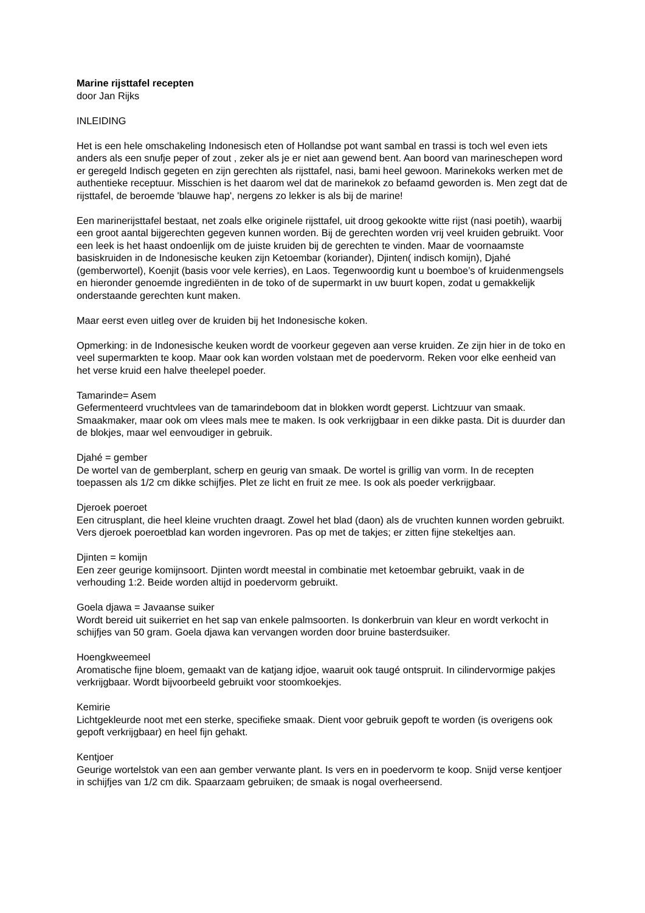Marine rijsttafel recepten
door Jan Rijks
INLEIDING
Het is een hele omschakeling Indonesisch eten of Hollandse pot want sambal en trassi is toch wel even iets anders als een snufje peper of zout , zeker als je er niet aan gewend bent. Aan boord van marineschepen word er geregeld Indisch gegeten en zijn gerechten als rijsttafel, nasi, bami heel gewoon. Marinekoks werken met de authentieke receptuur. Misschien is het daarom wel dat de marinekok zo befaamd geworden is. Men zegt dat de rijsttafel, de beroemde 'blauwe hap', nergens zo lekker is als bij de marine!
Een marinerijsttafel bestaat, net zoals elke originele rijsttafel, uit droog gekookte witte rijst (nasi poetih), waarbij een groot aantal bijgerechten gegeven kunnen worden. Bij de gerechten worden vrij veel kruiden gebruikt. Voor een leek is het haast ondoenlijk om de juiste kruiden bij de gerechten te vinden. Maar de voornaamste basiskruiden in de Indonesische keuken zijn Ketoembar (koriander), Djinten( indisch komijn), Djahé (gemberwortel), Koenjit (basis voor vele kerries), en Laos. Tegenwoordig kunt u boemboe’s of kruidenmengsels en hieronder genoemde ingrediënten in de toko of de supermarkt in uw buurt kopen, zodat u gemakkelijk onderstaande gerechten kunt maken.
Maar eerst even uitleg over de kruiden bij het Indonesische koken.
Opmerking: in de Indonesische keuken wordt de voorkeur gegeven aan verse kruiden. Ze zijn hier in de toko en veel supermarkten te koop. Maar ook kan worden volstaan met de poedervorm. Reken voor elke eenheid van het verse kruid een halve theelepel poeder.
Tamarinde= Asem
Gefermenteerd vruchtvlees van de tamarindeboom dat in blokken wordt geperst. Lichtzuur van smaak. Smaakmaker, maar ook om vlees mals mee te maken. Is ook verkrijgbaar in een dikke pasta. Dit is duurder dan de blokjes, maar wel eenvoudiger in gebruik.
Djahé = gember
De wortel van de gemberplant, scherp en geurig van smaak. De wortel is grillig van vorm. In de recepten toepassen als 1/2 cm dikke schijfjes. Plet ze licht en fruit ze mee. Is ook als poeder verkrijgbaar.
Djeroek poeroet
Een citrusplant, die heel kleine vruchten draagt. Zowel het blad (daon) als de vruchten kunnen worden gebruikt. Vers djeroek poeroetblad kan worden ingevroren. Pas op met de takjes; er zitten fijne stekeltjes aan.
Djinten = komijn
Een zeer geurige komijnsoort. Djinten wordt meestal in combinatie met ketoembar gebruikt, vaak in de verhouding 1:2. Beide worden altijd in poedervorm gebruikt.
Goela djawa = Javaanse suiker
Wordt bereid uit suikerriet en het sap van enkele palmsoorten. Is donkerbruin van kleur en wordt verkocht in schijfjes van 50 gram. Goela djawa kan vervangen worden door bruine basterdsuiker.
Hoengkweemeel
Aromatische fijne bloem, gemaakt van de katjang idjoe, waaruit ook taugé ontspruit. In cilindervormige pakjes verkrijgbaar. Wordt bijvoorbeeld gebruikt voor stoomkoekjes.
Kemirie
Lichtgekleurde noot met een sterke, specifieke smaak. Dient voor gebruik gepoft te worden (is overigens ook gepoft verkrijgbaar) en heel fijn gehakt.
Kentjoer
Geurige wortelstok van een aan gember verwante plant. Is vers en in poedervorm te koop. Snijd verse kentjoer in schijfjes van 1/2 cm dik. Spaarzaam gebruiken; de smaak is nogal overheersend.